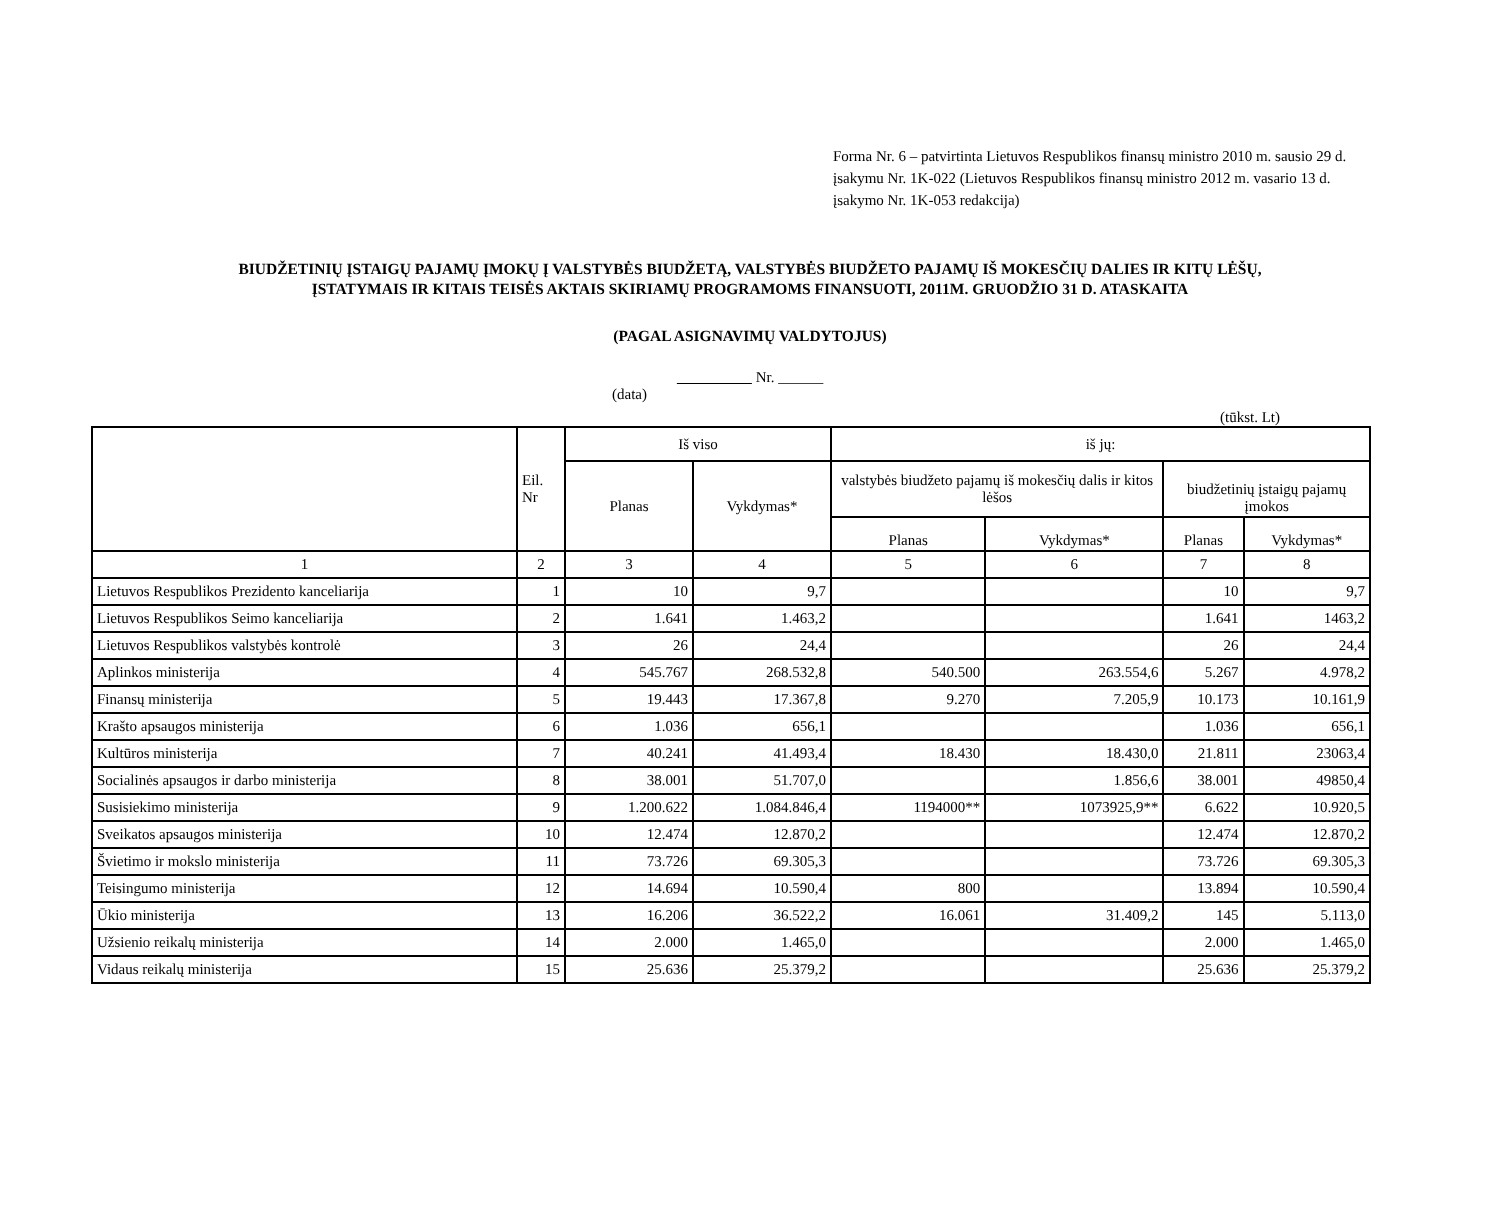Forma Nr. 6 – patvirtinta Lietuvos Respublikos finansų ministro 2010 m. sausio 29 d. įsakymu Nr. 1K-022 (Lietuvos Respublikos finansų ministro 2012 m. vasario 13 d. įsakymo Nr. 1K-053 redakcija)
BIUDŽETINIŲ ĮSTAIGŲ PAJAMŲ ĮMOKŲ Į VALSTYBĖS BIUDŽETĄ, VALSTYBĖS BIUDŽETO PAJAMŲ IŠ MOKESČIŲ DALIES IR KITŲ LĖŠŲ,
ĮSTATYMAIS IR KITAIS TEISĖS AKTAIS SKIRIAMŲ PROGRAMOMS FINANSUOTI, 2011M. GRUODŽIO 31 D. ATASKAITA
(PAGAL ASIGNAVIMŲ VALDYTOJUS)
Nr. ______
(data)
(tūkst. Lt)
| | Eil. Nr | Iš viso | | iš jų: | | | |
| --- | --- | --- | --- | --- | --- | --- | --- |
| | | Planas | Vykdymas* | valstybės biudžeto pajamų iš mokesčių dalis ir kitos lėšos | | biudžetinių įstaigų pajamų įmokos | |
| | | | | Planas | Vykdymas* | Planas | Vykdymas* |
| 1 | 2 | 3 | 4 | 5 | 6 | 7 | 8 |
| Lietuvos Respublikos Prezidento kanceliarija | 1 | 10 | 9,7 | | | 10 | 9,7 |
| Lietuvos Respublikos Seimo kanceliarija | 2 | 1.641 | 1.463,2 | | | 1.641 | 1463,2 |
| Lietuvos Respublikos valstybės kontrolė | 3 | 26 | 24,4 | | | 26 | 24,4 |
| Aplinkos ministerija | 4 | 545.767 | 268.532,8 | 540.500 | 263.554,6 | 5.267 | 4.978,2 |
| Finansų ministerija | 5 | 19.443 | 17.367,8 | 9.270 | 7.205,9 | 10.173 | 10.161,9 |
| Krašto apsaugos ministerija | 6 | 1.036 | 656,1 | | | 1.036 | 656,1 |
| Kultūros ministerija | 7 | 40.241 | 41.493,4 | 18.430 | 18.430,0 | 21.811 | 23063,4 |
| Socialinės apsaugos ir darbo ministerija | 8 | 38.001 | 51.707,0 | | 1.856,6 | 38.001 | 49850,4 |
| Susisiekimo ministerija | 9 | 1.200.622 | 1.084.846,4 | 1194000** | 1073925,9** | 6.622 | 10.920,5 |
| Sveikatos apsaugos ministerija | 10 | 12.474 | 12.870,2 | | | 12.474 | 12.870,2 |
| Švietimo ir mokslo ministerija | 11 | 73.726 | 69.305,3 | | | 73.726 | 69.305,3 |
| Teisingumo ministerija | 12 | 14.694 | 10.590,4 | 800 | | 13.894 | 10.590,4 |
| Ūkio ministerija | 13 | 16.206 | 36.522,2 | 16.061 | 31.409,2 | 145 | 5.113,0 |
| Užsienio reikalų ministerija | 14 | 2.000 | 1.465,0 | | | 2.000 | 1.465,0 |
| Vidaus reikalų ministerija | 15 | 25.636 | 25.379,2 | | | 25.636 | 25.379,2 |